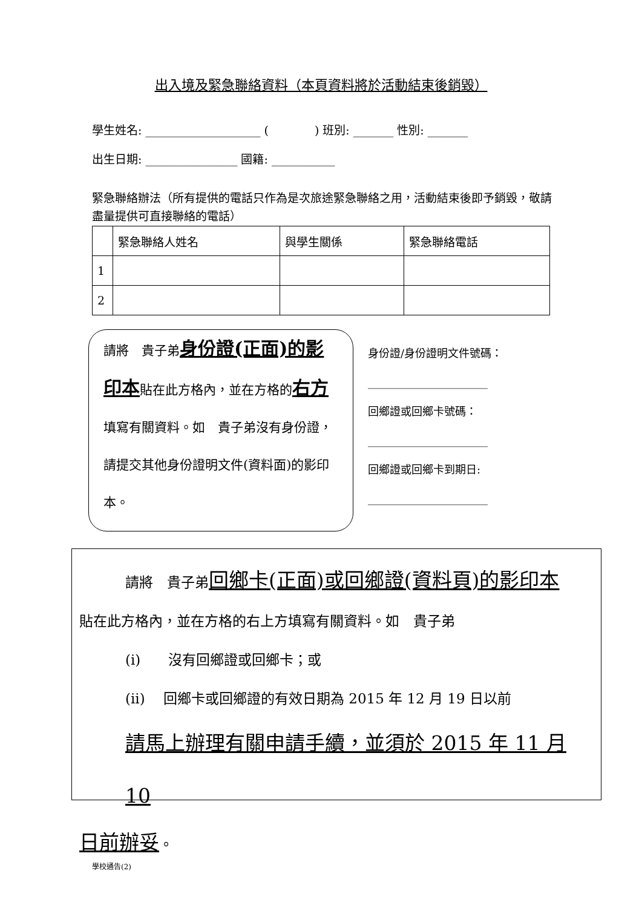出入境及緊急聯絡資料（本頁資料將於活動結束後銷毀）
學生姓名: ____________________ (　　　　) 班別: _______ 性別: _______
出生日期: ________________ 國籍: ___________
緊急聯絡辦法（所有提供的電話只作為是次旅途緊急聯絡之用，活動結束後即予銷毀，敬請盡量提供可直接聯絡的電話）
| | 緊急聯絡人姓名 | 與學生關係 | 緊急聯絡電話 |
| 1 | | | |
| 2 | | | |
請將　貴子弟身份證(正面)的影印本貼在此方格內，並在方格的右方填寫有關資料。如　貴子弟沒有身份證，請提交其他身份證明文件(資料面)的影印本。
身份證/身份證明文件號碼：
______________________
回鄉證或回鄉卡號碼：
______________________
回鄉證或回鄉卡到期日:
______________________
請將　貴子弟回鄉卡(正面)或回鄉證(資料頁)的影印本
貼在此方格內，並在方格的右上方填寫有關資料。如　貴子弟
(i)　　沒有回鄉證或回鄉卡；或
(ii)　 回鄉卡或回鄉證的有效日期為 2015 年 12 月 19 日以前
請馬上辦理有關申請手續，並須於 2015 年 11 月 10
日前辦妥。
學校通告(2)